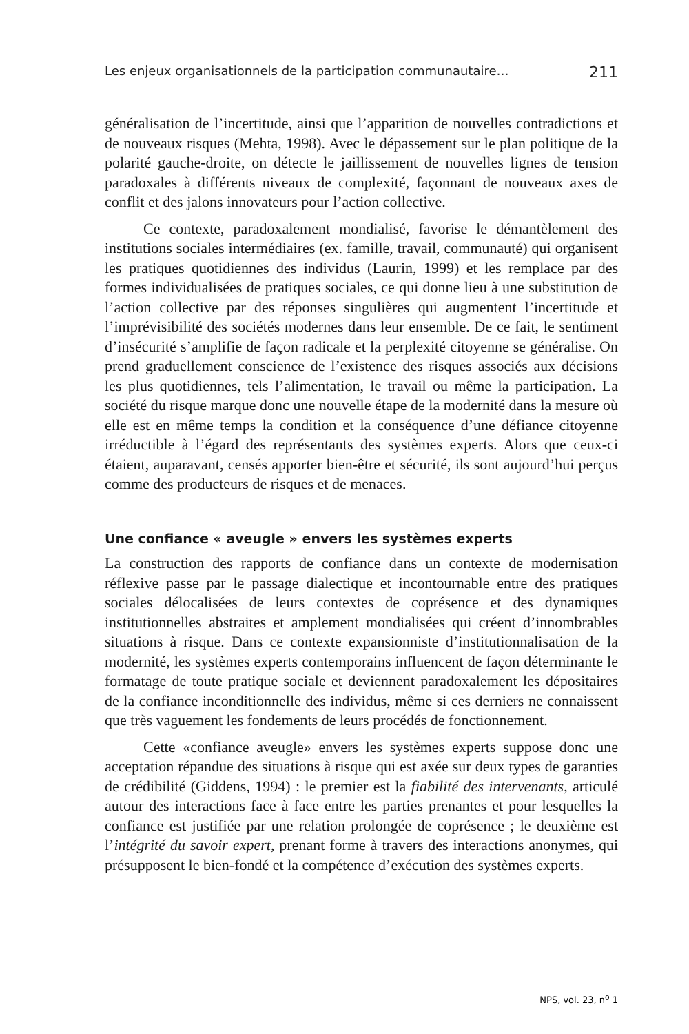Les enjeux organisationnels de la participation communautaire… 211
généralisation de l’incertitude, ainsi que l’apparition de nouvelles contradictions et de nouveaux risques (Mehta, 1998). Avec le dépassement sur le plan politique de la polarité gauche-droite, on détecte le jaillissement de nouvelles lignes de tension paradoxales à différents niveaux de complexité, façonnant de nouveaux axes de conflit et des jalons innovateurs pour l’action collective.
Ce contexte, paradoxalement mondialisé, favorise le démantèlement des institutions sociales intermédiaires (ex. famille, travail, communauté) qui organisent les pratiques quotidiennes des individus (Laurin, 1999) et les remplace par des formes individualisées de pratiques sociales, ce qui donne lieu à une substitution de l’action collective par des réponses singulières qui augmentent l’incertitude et l’imprévisibilité des sociétés modernes dans leur ensemble. De ce fait, le sentiment d’insécurité s’amplifie de façon radicale et la perplexité citoyenne se généralise. On prend graduellement conscience de l’existence des risques associés aux décisions les plus quotidiennes, tels l’alimentation, le travail ou même la participation. La société du risque marque donc une nouvelle étape de la modernité dans la mesure où elle est en même temps la condition et la conséquence d’une défiance citoyenne irréductible à l’égard des représentants des systèmes experts. Alors que ceux-ci étaient, auparavant, censés apporter bien-être et sécurité, ils sont aujourd’hui perçus comme des producteurs de risques et de menaces.
Une confiance « aveugle » envers les systèmes experts
La construction des rapports de confiance dans un contexte de modernisation réflexive passe par le passage dialectique et incontournable entre des pratiques sociales délocalisées de leurs contextes de coprésence et des dynamiques institutionnelles abstraites et amplement mondialisées qui créent d’innombrables situations à risque. Dans ce contexte expansionniste d’institutionnalisation de la modernité, les systèmes experts contemporains influencent de façon déterminante le formatage de toute pratique sociale et deviennent paradoxalement les dépositaires de la confiance inconditionnelle des individus, même si ces derniers ne connaissent que très vaguement les fondements de leurs procédés de fonctionnement.
Cette «confiance aveugle» envers les systèmes experts suppose donc une acceptation répandue des situations à risque qui est axée sur deux types de garanties de crédibilité (Giddens, 1994) : le premier est la fiabilité des intervenants, articulé autour des interactions face à face entre les parties prenantes et pour lesquelles la confiance est justifiée par une relation prolongée de coprésence ; le deuxième est l’intégrité du savoir expert, prenant forme à travers des interactions anonymes, qui présupposent le bien-fondé et la compétence d’exécution des systèmes experts.
NPS, vol. 23, n<sup>o</sup> 1